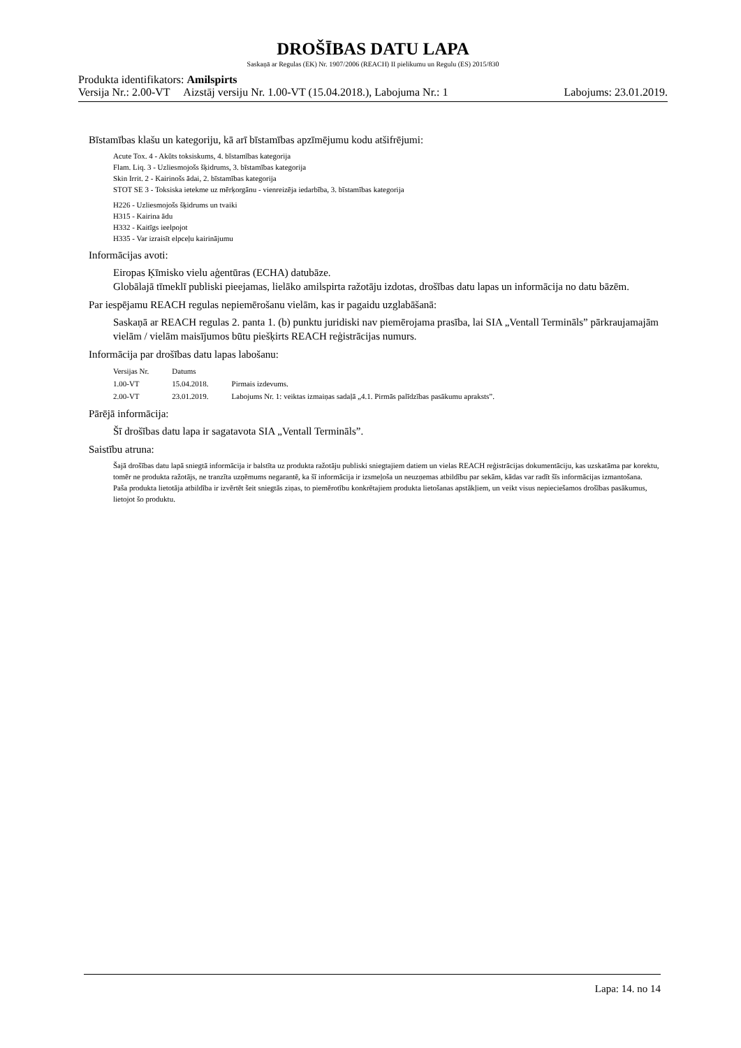DROŠĪBAS DATU LAPA
Saskaņā ar Regulas (EK) Nr. 1907/2006 (REACH) II pielikumu un Regulu (ES) 2015/830
Produkta identifikators: Amilspirts
Versija Nr.: 2.00-VT Aizstāj versiju Nr. 1.00-VT (15.04.2018.), Labojuma Nr.: 1 Labojums: 23.01.2019.
Bīstamības klašu un kategoriju, kā arī bīstamības apzīmējumu kodu atšifrējumi:
Acute Tox. 4 - Akūts toksiskums, 4. bīstamības kategorija
Flam. Liq. 3 - Uzliesmojošs šķidrums, 3. bīstamības kategorija
Skin Irrit. 2 - Kairinošs ādai, 2. bīstamības kategorija
STOT SE 3 - Toksiska ietekme uz mērķorgānu - vienreizēja iedarbība, 3. bīstamības kategorija
H226 - Uzliesmojošs šķidrums un tvaiki
H315 - Kairina ādu
H332 - Kaitīgs ieelpojot
H335 - Var izraisīt elpceļu kairinājumu
Informācijas avoti:
Eiropas Ķīmisko vielu aģentūras (ECHA) datubāze.
Globālajā tīmeklī publiski pieejamas, lielāko amilspirta ražotāju izdotas, drošības datu lapas un informācija no datu bāzēm.
Par iespējamu REACH regulas nepiemērošanu vielām, kas ir pagaidu uzglabāšanā:
Saskaņā ar REACH regulas 2. panta 1. (b) punktu juridiski nav piemērojama prasība, lai SIA „Ventall Termināls” pārkraujamajām vielām / vielām maisījumos būtu piešķirts REACH reģistrācijas numurs.
Informācija par drošības datu lapas labošanu:
| Versijas Nr. | Datums | |
| --- | --- | --- |
| 1.00-VT | 15.04.2018. | Pirmais izdevums. |
| 2.00-VT | 23.01.2019. | Labojums Nr. 1: veiktas izmaiņas sadaļā „4.1. Pirmās palīdzības pasākumu apraksts”. |
Pārējā informācija:
Šī drošības datu lapa ir sagatavota SIA „Ventall Termināls”.
Saistību atruna:
Šajā drošības datu lapā sniegtā informācija ir balstīta uz produkta ražotāju publiski sniegtajiem datiem un vielas REACH reģistrācijas dokumentāciju, kas uzskatāma par korektu, tomēr ne produkta ražotājs, ne tranzīta uzņēmums negarantē, ka šī informācija ir izsmeļoša un neuzņemas atbildību par sekām, kādas var radīt šīs informācijas izmantošana.
Paša produkta lietotāja atbildība ir izvērtēt šeit sniegtās ziņas, to piemērotību konkrētajiem produkta lietošanas apstākļiem, un veikt visus nepieciešamos drošības pasākumus, lietojot šo produktu.
Lapa: 14. no 14